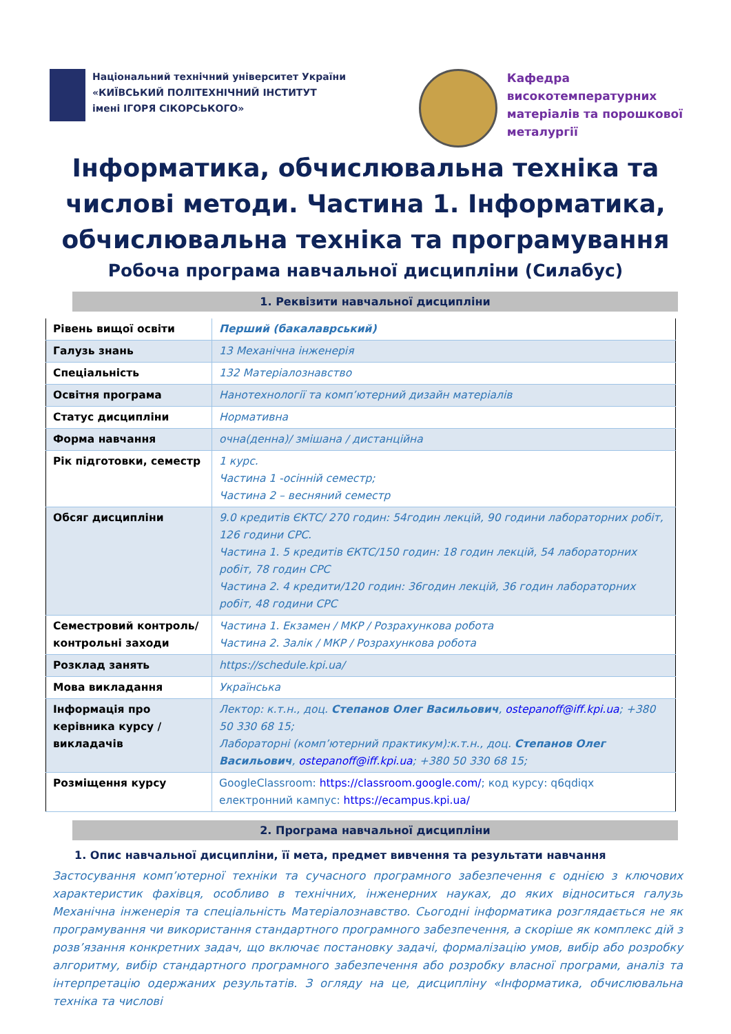Національний технічний університет України
«КИЇВСЬКИЙ ПОЛІТЕХНІЧНИЙ ІНСТИТУТ
імені ІГОРЯ СІКОРСЬКОГО»
Кафедра
високотемпературних
матеріалів та порошкової
металургії
Інформатика, обчислювальна техніка та числові методи. Частина 1. Інформатика, обчислювальна техніка та програмування
Робоча програма навчальної дисципліни (Силабус)
1. Реквізити навчальної дисципліни
| Рівень вищої освіти | Перший (бакалаврський) |
| Галузь знань | 13 Механічна інженерія |
| Спеціальність | 132 Матеріалознавство |
| Освітня програма | Нанотехнології та комп’ютерний дизайн матеріалів |
| Статус дисципліни | Нормативна |
| Форма навчання | очна(денна)/ змішана / дистанційна |
| Рік підготовки, семестр | 1 курс. Частина 1 -осінній семестр; Частина 2 – весняний семестр |
| Обсяг дисципліни | 9.0 кредитів ЄКТС/ 270 годин: 54годин лекцій, 90 години лабораторних робіт, 126 години СРС. Частина 1. 5 кредитів ЄКТС/150 годин: 18 годин лекцій, 54 лабораторних робіт, 78 годин СРС Частина 2. 4 кредити/120 годин: 36годин лекцій, 36 годин лабораторних робіт, 48 години СРС |
| Семестровий контроль/ контрольні заходи | Частина 1. Екзамен / МКР / Розрахункова робота Частина 2. Залік / МКР / Розрахункова робота |
| Розклад занять | https://schedule.kpi.ua/ |
| Мова викладання | Українська |
| Інформація про керівника курсу / викладачів | Лектор: к.т.н., доц. Степанов Олег Васильович , ostepanoff@iff.kpi.ua ; +380 50 330 68 15; Лабораторні (комп’ютерний практикум):к.т.н., доц. Степанов Олег Васильович , ostepanoff@iff.kpi.ua ; +380 50 330 68 15; |
| Розміщення курсу | GoogleClassroom: https://classroom.google.com/ ; код курсу: q6qdiqx електронний кампус: https://ecampus.kpi.ua/ |
2. Програма навчальної дисципліни
1. Опис навчальної дисципліни, її мета, предмет вивчення та результати навчання
Застосування комп’ютерної техніки та сучасного програмного забезпечення є однією з ключових характеристик фахівця, особливо в технічних, інженерних науках, до яких відноситься галузь Механічна інженерія та спеціальність Матеріалознавство. Сьогодні інформатика розглядається не як програмування чи використання стандартного програмного забезпечення, а скоріше як комплекс дій з розв’язання конкретних задач, що включає постановку задачі, формалізацію умов, вибір або розробку алгоритму, вибір стандартного програмного забезпечення або розробку власної програми, аналіз та інтерпретацію одержаних результатів. З огляду на це, дисципліну «Інформатика, обчислювальна техніка та числові